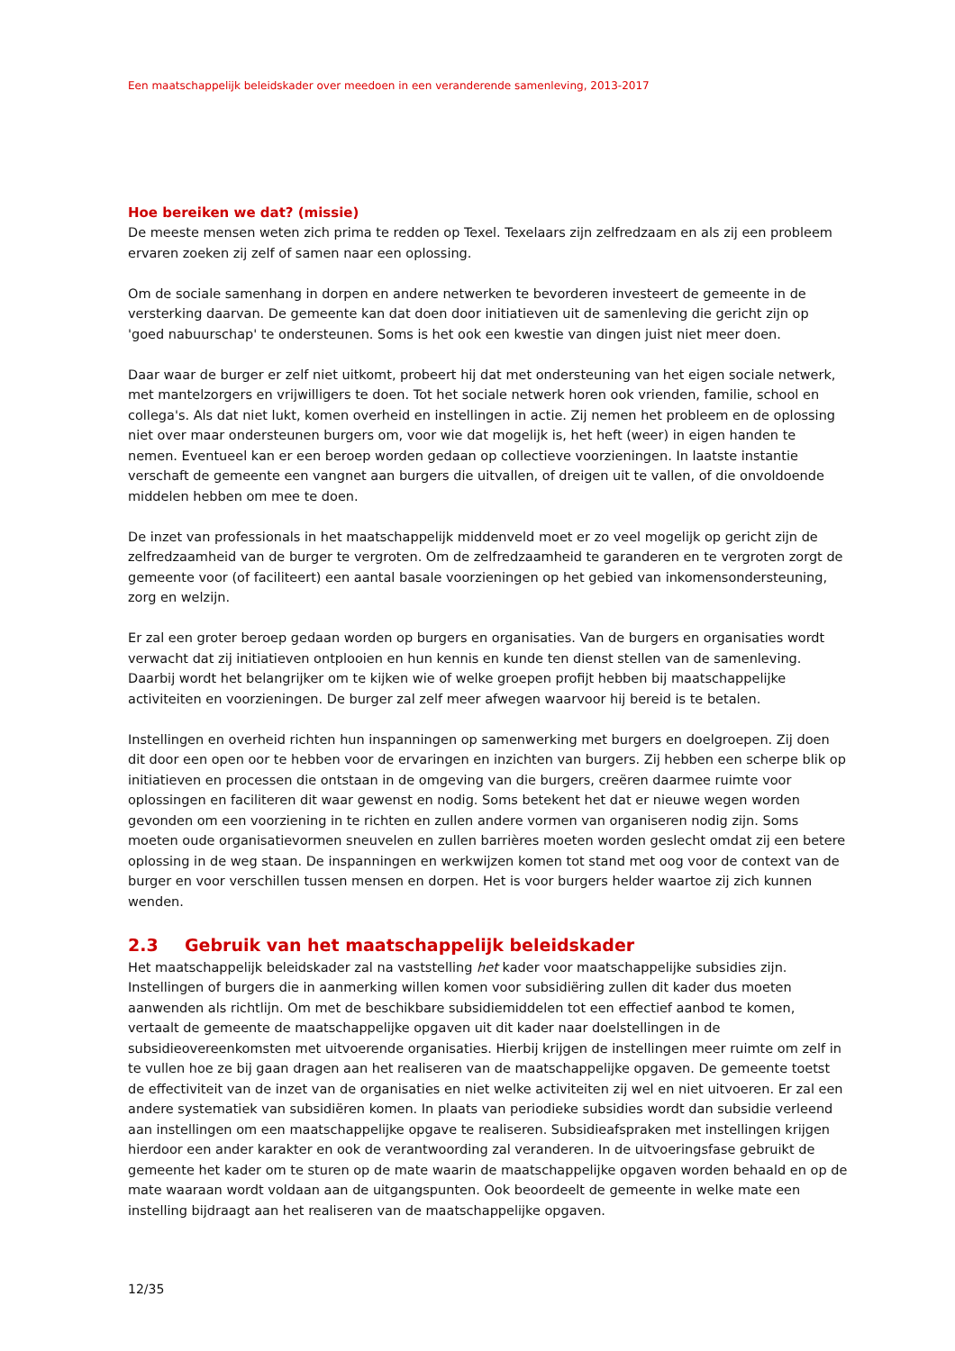Een maatschappelijk beleidskader over meedoen in een veranderende samenleving, 2013-2017
Hoe bereiken we dat? (missie)
De meeste mensen weten zich prima te redden op Texel. Texelaars zijn zelfredzaam en als zij een probleem ervaren zoeken zij zelf of samen naar een oplossing.
Om de sociale samenhang in dorpen en andere netwerken te bevorderen investeert de gemeente in de versterking daarvan. De gemeente kan dat doen door initiatieven uit de samenleving die gericht zijn op 'goed nabuurschap' te ondersteunen. Soms is het ook een kwestie van dingen juist niet meer doen.
Daar waar de burger er zelf niet uitkomt, probeert hij dat met ondersteuning van het eigen sociale netwerk, met mantelzorgers en vrijwilligers te doen. Tot het sociale netwerk horen ook vrienden, familie, school en collega's. Als dat niet lukt, komen overheid en instellingen in actie. Zij nemen het probleem en de oplossing niet over maar ondersteunen burgers om, voor wie dat mogelijk is, het heft (weer) in eigen handen te nemen. Eventueel kan er een beroep worden gedaan op collectieve voorzieningen. In laatste instantie verschaft de gemeente een vangnet aan burgers die uitvallen, of dreigen uit te vallen, of die onvoldoende middelen hebben om mee te doen.
De inzet van professionals in het maatschappelijk middenveld moet er zo veel mogelijk op gericht zijn de zelfredzaamheid van de burger te vergroten. Om de zelfredzaamheid te garanderen en te vergroten zorgt de gemeente voor (of faciliteert) een aantal basale voorzieningen op het gebied van inkomensondersteuning, zorg en welzijn.
Er zal een groter beroep gedaan worden op burgers en organisaties. Van de burgers en organisaties wordt verwacht dat zij initiatieven ontplooien en hun kennis en kunde ten dienst stellen van de samenleving. Daarbij wordt het belangrijker om te kijken wie of welke groepen profijt hebben bij maatschappelijke activiteiten en voorzieningen. De burger zal zelf meer afwegen waarvoor hij bereid is te betalen.
Instellingen en overheid richten hun inspanningen op samenwerking met burgers en doelgroepen. Zij doen dit door een open oor te hebben voor de ervaringen en inzichten van burgers. Zij hebben een scherpe blik op initiatieven en processen die ontstaan in de omgeving van die burgers, creëren daarmee ruimte voor oplossingen en faciliteren dit waar gewenst en nodig. Soms betekent het dat er nieuwe wegen worden gevonden om een voorziening in te richten en zullen andere vormen van organiseren nodig zijn. Soms moeten oude organisatievormen sneuvelen en zullen barrières moeten worden geslecht omdat zij een betere oplossing in de weg staan. De inspanningen en werkwijzen komen tot stand met oog voor de context van de burger en voor verschillen tussen mensen en dorpen. Het is voor burgers helder waartoe zij zich kunnen wenden.
2.3 Gebruik van het maatschappelijk beleidskader
Het maatschappelijk beleidskader zal na vaststelling het kader voor maatschappelijke subsidies zijn. Instellingen of burgers die in aanmerking willen komen voor subsidiëring zullen dit kader dus moeten aanwenden als richtlijn. Om met de beschikbare subsidiemiddelen tot een effectief aanbod te komen, vertaalt de gemeente de maatschappelijke opgaven uit dit kader naar doelstellingen in de subsidieovereenkomsten met uitvoerende organisaties. Hierbij krijgen de instellingen meer ruimte om zelf in te vullen hoe ze bij gaan dragen aan het realiseren van de maatschappelijke opgaven. De gemeente toetst de effectiviteit van de inzet van de organisaties en niet welke activiteiten zij wel en niet uitvoeren. Er zal een andere systematiek van subsidiëren komen. In plaats van periodieke subsidies wordt dan subsidie verleend aan instellingen om een maatschappelijke opgave te realiseren. Subsidieafspraken met instellingen krijgen hierdoor een ander karakter en ook de verantwoording zal veranderen. In de uitvoeringsfase gebruikt de gemeente het kader om te sturen op de mate waarin de maatschappelijke opgaven worden behaald en op de mate waaraan wordt voldaan aan de uitgangspunten. Ook beoordeelt de gemeente in welke mate een instelling bijdraagt aan het realiseren van de maatschappelijke opgaven.
12/35